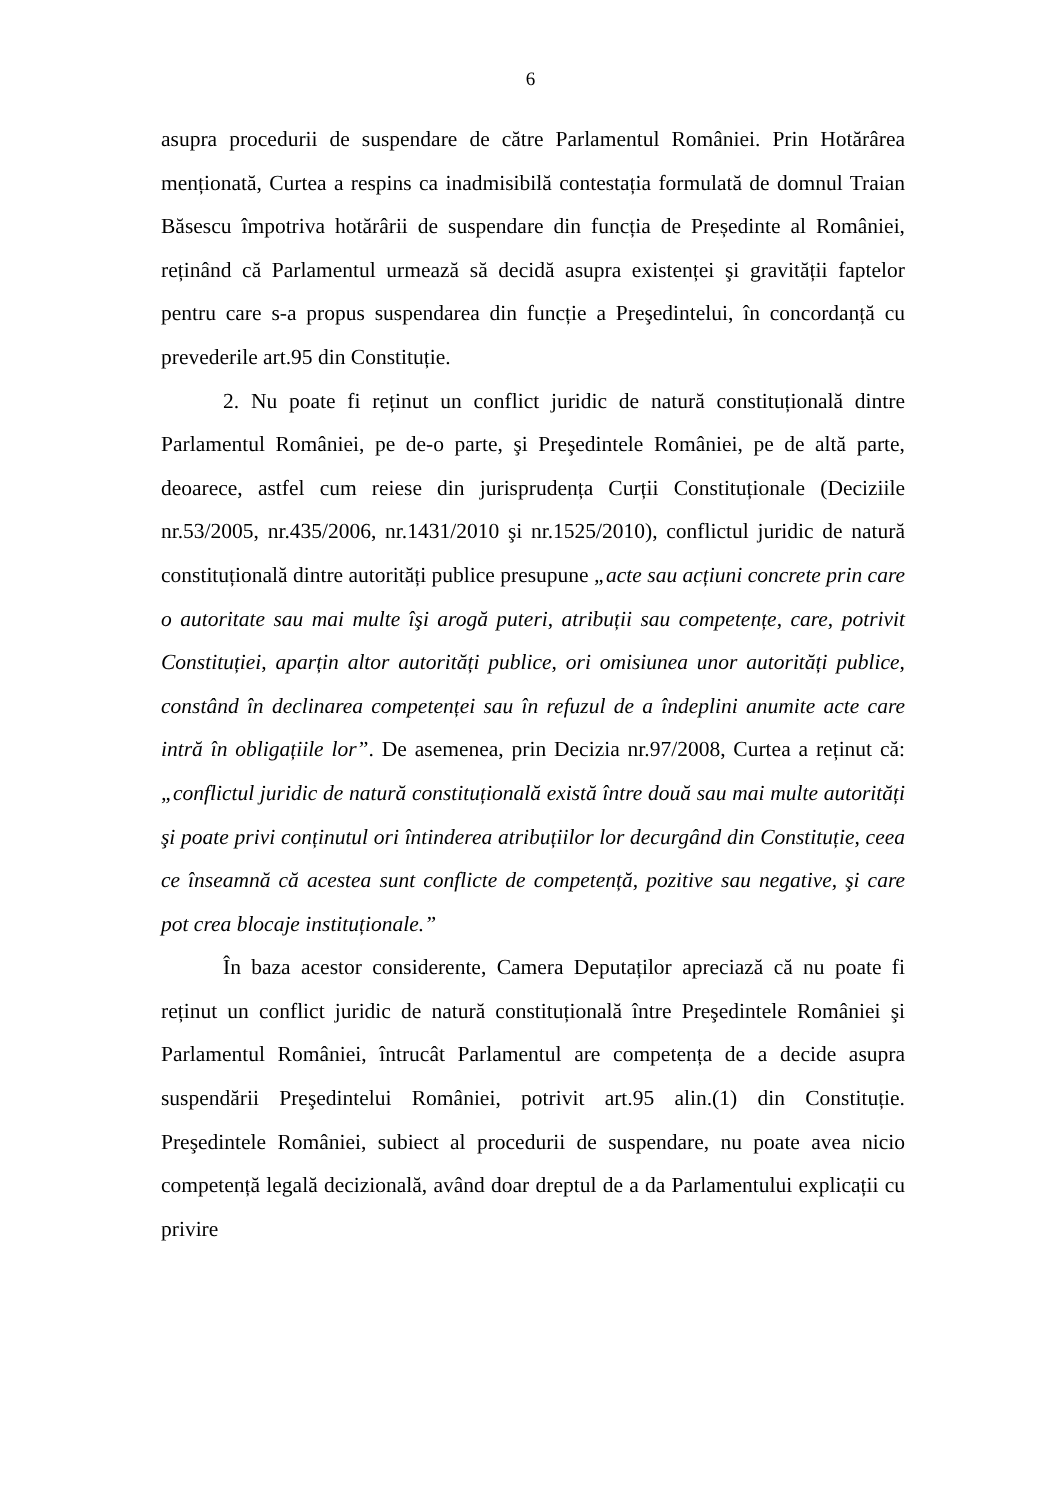6
asupra procedurii de suspendare de către Parlamentul României. Prin Hotărârea menționată, Curtea a respins ca inadmisibilă contestația formulată de domnul Traian Băsescu împotriva hotărârii de suspendare din funcția de Președinte al României, reținând că Parlamentul urmează să decidă asupra existenței şi gravității faptelor pentru care s-a propus suspendarea din funcție a Preşedintelui, în concordanță cu prevederile art.95 din Constituție.
2. Nu poate fi reținut un conflict juridic de natură constituțională dintre Parlamentul României, pe de-o parte, şi Preşedintele României, pe de altă parte, deoarece, astfel cum reiese din jurisprudența Curții Constituționale (Deciziile nr.53/2005, nr.435/2006, nr.1431/2010 şi nr.1525/2010), conflictul juridic de natură constituțională dintre autorități publice presupune „acte sau acțiuni concrete prin care o autoritate sau mai multe îşi arogă puteri, atribuții sau competențe, care, potrivit Constituției, aparțin altor autorități publice, ori omisiunea unor autorități publice, constând în declinarea competenței sau în refuzul de a îndeplini anumite acte care intră în obligațiile lor”. De asemenea, prin Decizia nr.97/2008, Curtea a reținut că: „conflictul juridic de natură constituțională există între două sau mai multe autorități şi poate privi conținutul ori întinderea atribuțiilor lor decurgând din Constituție, ceea ce înseamnă că acestea sunt conflicte de competență, pozitive sau negative, şi care pot crea blocaje instituționale.”
În baza acestor considerente, Camera Deputaților apreciază că nu poate fi reținut un conflict juridic de natură constituțională între Preşedintele României şi Parlamentul României, întrucât Parlamentul are competența de a decide asupra suspendării Preşedintelui României, potrivit art.95 alin.(1) din Constituție. Preşedintele României, subiect al procedurii de suspendare, nu poate avea nicio competență legală decizională, având doar dreptul de a da Parlamentului explicații cu privire